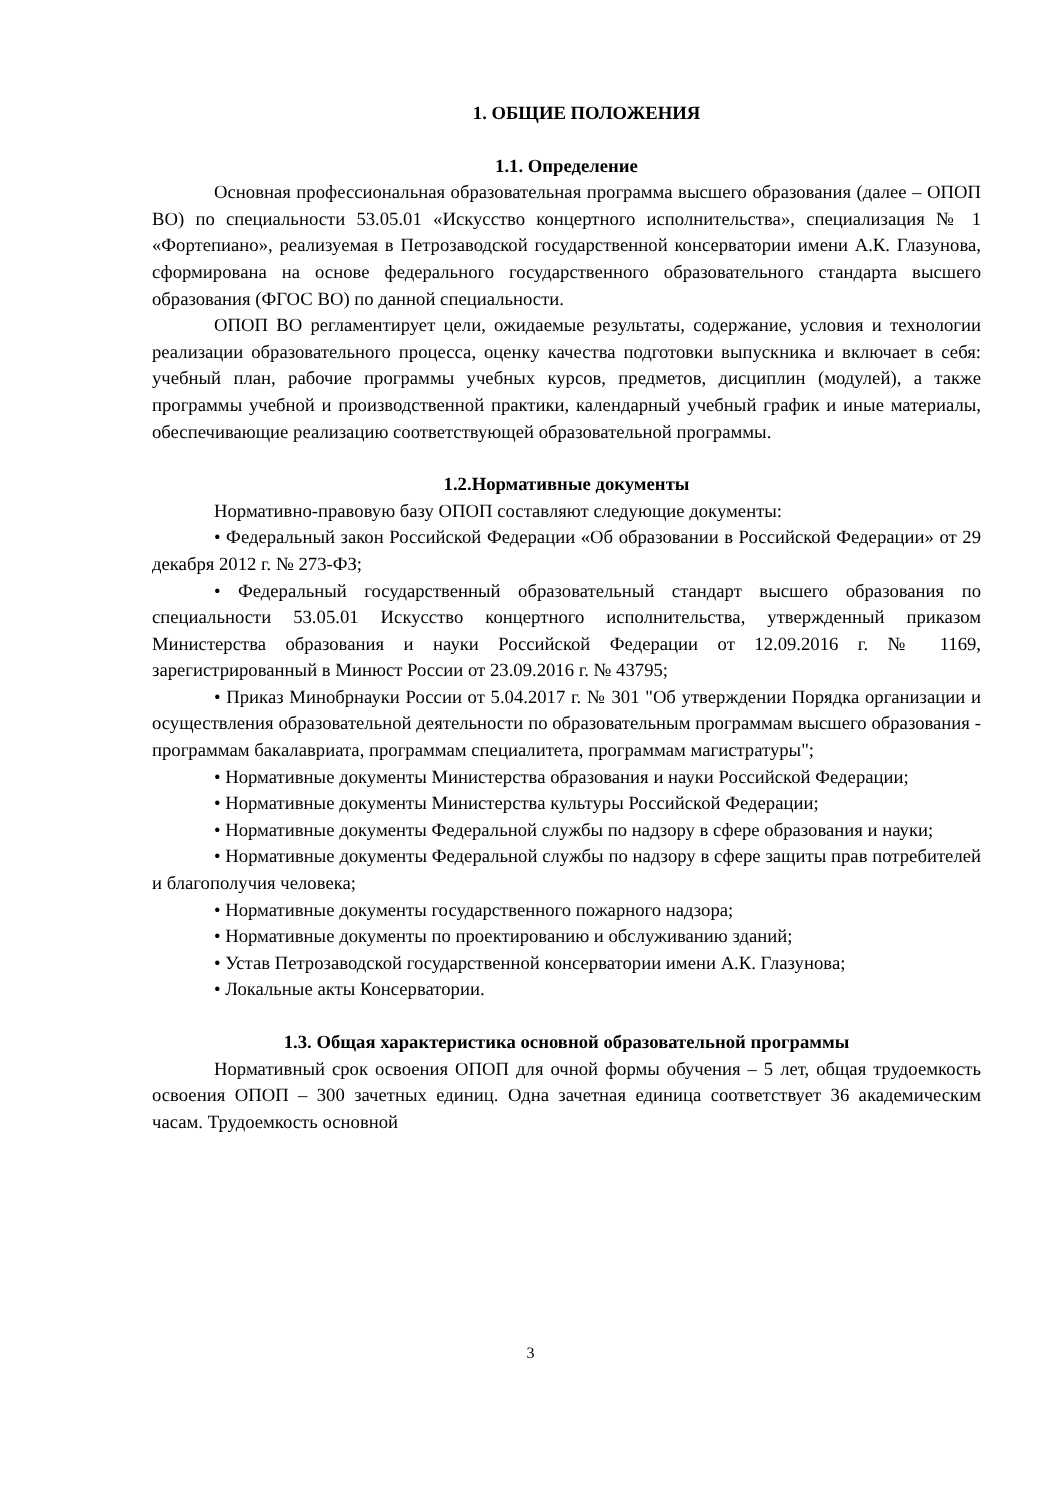1. ОБЩИЕ ПОЛОЖЕНИЯ
1.1. Определение
Основная профессиональная образовательная программа высшего образования (далее – ОПОП ВО) по специальности 53.05.01 «Искусство концертного исполнительства», специализация № 1 «Фортепиано», реализуемая в Петрозаводской государственной консерватории имени А.К. Глазунова, сформирована на основе федерального государственного образовательного стандарта высшего образования (ФГОС ВО) по данной специальности.
ОПОП ВО регламентирует цели, ожидаемые результаты, содержание, условия и технологии реализации образовательного процесса, оценку качества подготовки выпускника и включает в себя: учебный план, рабочие программы учебных курсов, предметов, дисциплин (модулей), а также программы учебной и производственной практики, календарный учебный график и иные материалы, обеспечивающие реализацию соответствующей образовательной программы.
1.2.Нормативные документы
Нормативно-правовую базу ОПОП составляют следующие документы:
• Федеральный закон Российской Федерации «Об образовании в Российской Федерации» от 29 декабря 2012 г. № 273-ФЗ;
• Федеральный государственный образовательный стандарт высшего образования по специальности 53.05.01 Искусство концертного исполнительства, утвержденный приказом Министерства образования и науки Российской Федерации от 12.09.2016 г. № 1169, зарегистрированный в Минюст России от 23.09.2016 г. № 43795;
• Приказ Минобрнауки России от 5.04.2017 г. № 301 "Об утверждении Порядка организации и осуществления образовательной деятельности по образовательным программам высшего образования - программам бакалавриата, программам специалитета, программам магистратуры";
• Нормативные документы Министерства образования и науки Российской Федерации;
• Нормативные документы Министерства культуры Российской Федерации;
• Нормативные документы Федеральной службы по надзору в сфере образования и науки;
• Нормативные документы Федеральной службы по надзору в сфере защиты прав потребителей и благополучия человека;
• Нормативные документы государственного пожарного надзора;
• Нормативные документы по проектированию и обслуживанию зданий;
• Устав Петрозаводской государственной консерватории имени А.К. Глазунова;
• Локальные акты Консерватории.
1.3. Общая характеристика основной образовательной программы
Нормативный срок освоения ОПОП для очной формы обучения – 5 лет, общая трудоемкость освоения ОПОП – 300 зачетных единиц. Одна зачетная единица соответствует 36 академическим часам. Трудоемкость основной
3